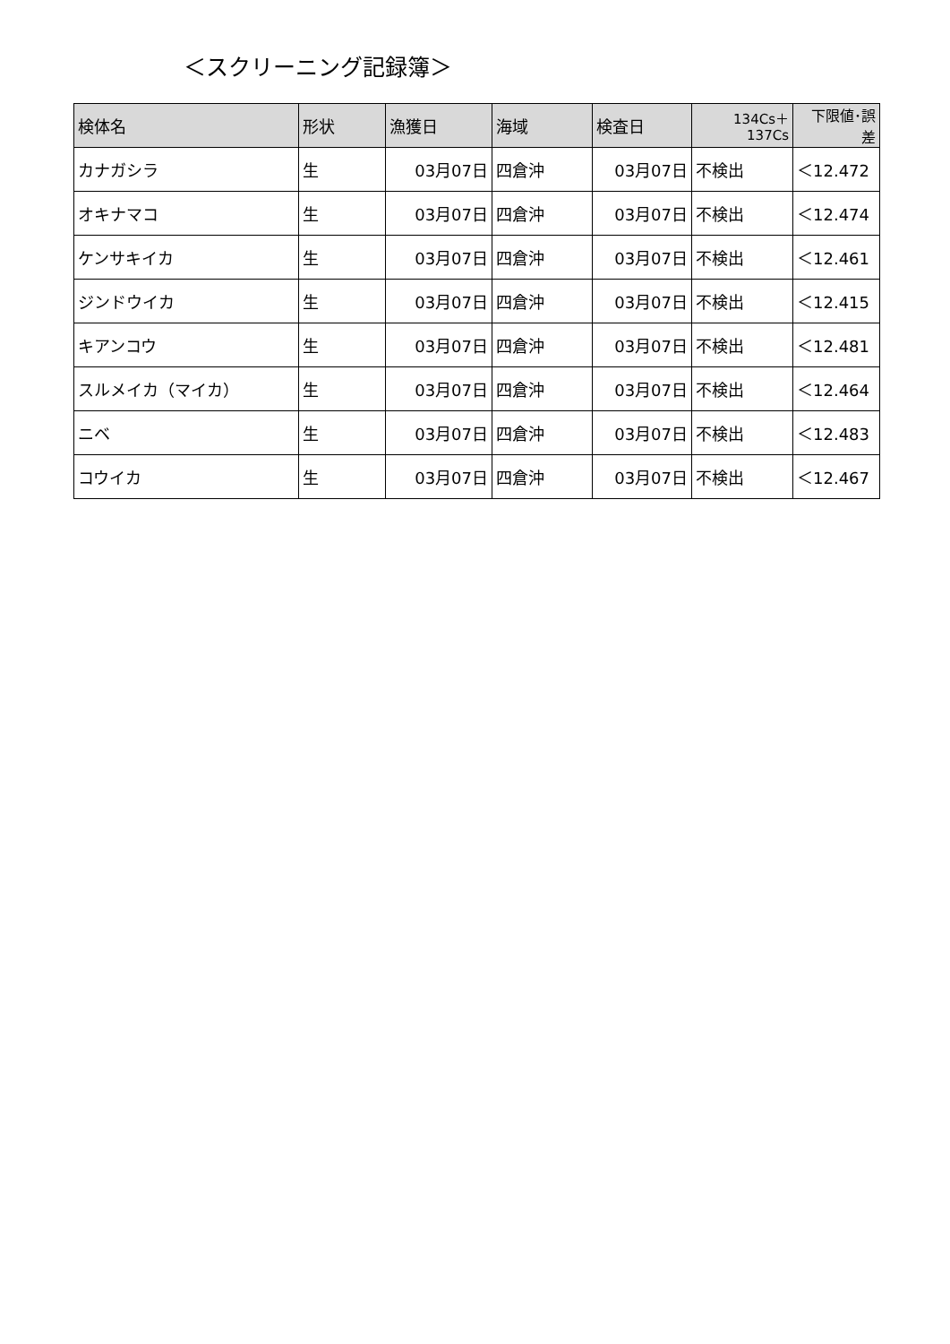＜スクリーニング記録簿＞
| 検体名 | 形状 | 漁獲日 | 海域 | 検査日 | 134Cs＋ 137Cs | 下限値･誤 差 |
| --- | --- | --- | --- | --- | --- | --- |
| カナガシラ | 生 | 03月07日 | 四倉沖 | 03月07日 | 不検出 | ＜12.472 |
| オキナマコ | 生 | 03月07日 | 四倉沖 | 03月07日 | 不検出 | ＜12.474 |
| ケンサキイカ | 生 | 03月07日 | 四倉沖 | 03月07日 | 不検出 | ＜12.461 |
| ジンドウイカ | 生 | 03月07日 | 四倉沖 | 03月07日 | 不検出 | ＜12.415 |
| キアンコウ | 生 | 03月07日 | 四倉沖 | 03月07日 | 不検出 | ＜12.481 |
| スルメイカ（マイカ） | 生 | 03月07日 | 四倉沖 | 03月07日 | 不検出 | ＜12.464 |
| ニベ | 生 | 03月07日 | 四倉沖 | 03月07日 | 不検出 | ＜12.483 |
| コウイカ | 生 | 03月07日 | 四倉沖 | 03月07日 | 不検出 | ＜12.467 |